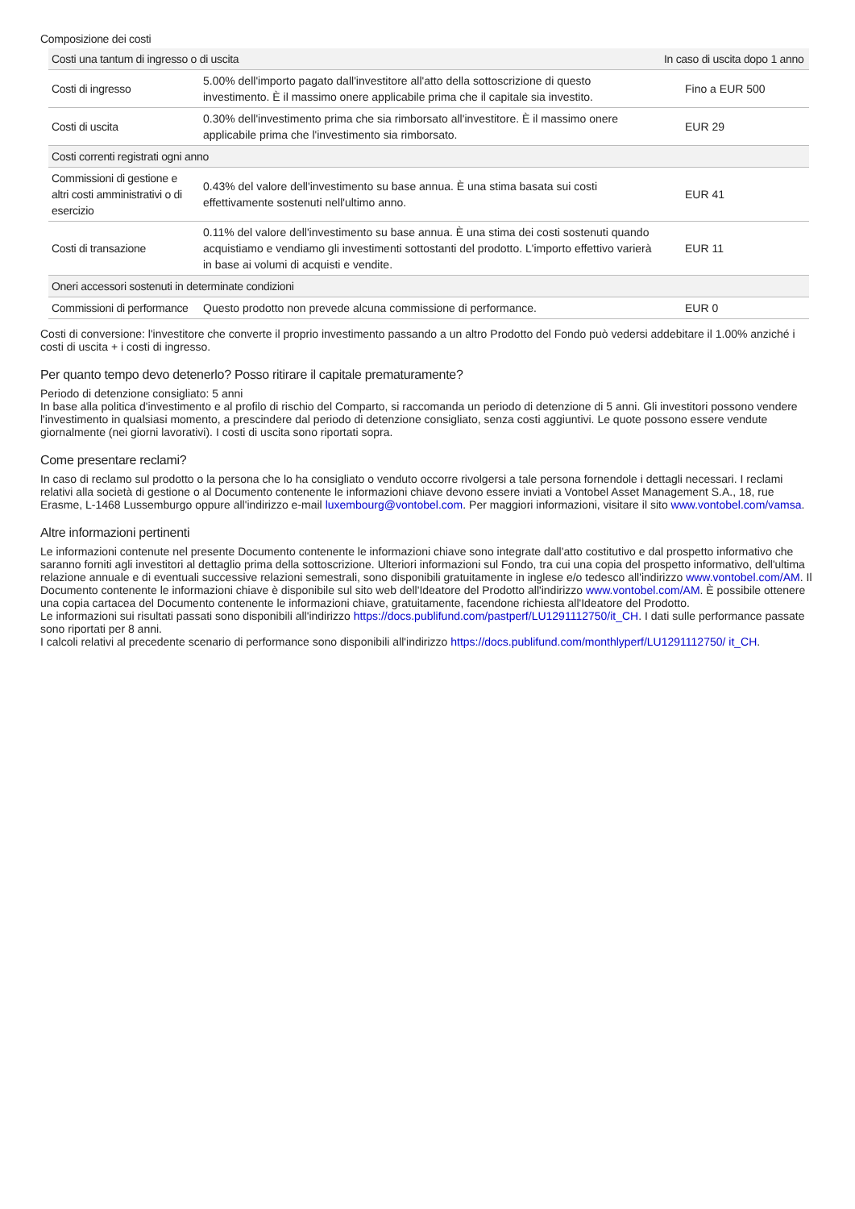Composizione dei costi
| Costi una tantum di ingresso o di uscita | | In caso di uscita dopo 1 anno |
| --- | --- | --- |
| Costi di ingresso | 5.00% dell'importo pagato dall'investitore all'atto della sottoscrizione di questo investimento. È il massimo onere applicabile prima che il capitale sia investito. | Fino a EUR 500 |
| Costi di uscita | 0.30% dell'investimento prima che sia rimborsato all'investitore. È il massimo onere applicabile prima che l'investimento sia rimborsato. | EUR 29 |
| Costi correnti registrati ogni anno | | |
| Commissioni di gestione e altri costi amministrativi o di esercizio | 0.43% del valore dell'investimento su base annua. È una stima basata sui costi effettivamente sostenuti nell'ultimo anno. | EUR 41 |
| Costi di transazione | 0.11% del valore dell'investimento su base annua. È una stima dei costi sostenuti quando acquistiamo e vendiamo gli investimenti sottostanti del prodotto. L'importo effettivo varierà in base ai volumi di acquisti e vendite. | EUR 11 |
| Oneri accessori sostenuti in determinate condizioni | | |
| Commissioni di performance | Questo prodotto non prevede alcuna commissione di performance. | EUR 0 |
Costi di conversione: l'investitore che converte il proprio investimento passando a un altro Prodotto del Fondo può vedersi addebitare il 1.00% anziché i costi di uscita + i costi di ingresso.
Per quanto tempo devo detenerlo? Posso ritirare il capitale prematuramente?
Periodo di detenzione consigliato: 5 anni
In base alla politica d'investimento e al profilo di rischio del Comparto, si raccomanda un periodo di detenzione di 5 anni. Gli investitori possono vendere l'investimento in qualsiasi momento, a prescindere dal periodo di detenzione consigliato, senza costi aggiuntivi. Le quote possono essere vendute giornalmente (nei giorni lavorativi). I costi di uscita sono riportati sopra.
Come presentare reclami?
In caso di reclamo sul prodotto o la persona che lo ha consigliato o venduto occorre rivolgersi a tale persona fornendole i dettagli necessari. I reclami relativi alla società di gestione o al Documento contenente le informazioni chiave devono essere inviati a Vontobel Asset Management S.A., 18, rue Erasme, L-1468 Lussemburgo oppure all'indirizzo e-mail luxembourg@vontobel.com. Per maggiori informazioni, visitare il sito www.vontobel.com/vamsa.
Altre informazioni pertinenti
Le informazioni contenute nel presente Documento contenente le informazioni chiave sono integrate dall'atto costitutivo e dal prospetto informativo che saranno forniti agli investitori al dettaglio prima della sottoscrizione. Ulteriori informazioni sul Fondo, tra cui una copia del prospetto informativo, dell'ultima relazione annuale e di eventuali successive relazioni semestrali, sono disponibili gratuitamente in inglese e/o tedesco all'indirizzo www.vontobel.com/AM. Il Documento contenente le informazioni chiave è disponibile sul sito web dell'Ideatore del Prodotto all'indirizzo www.vontobel.com/AM. È possibile ottenere una copia cartacea del Documento contenente le informazioni chiave, gratuitamente, facendone richiesta all'Ideatore del Prodotto.
Le informazioni sui risultati passati sono disponibili all'indirizzo https://docs.publifund.com/pastperf/LU1291112750/it_CH. I dati sulle performance passate sono riportati per 8 anni.
I calcoli relativi al precedente scenario di performance sono disponibili all'indirizzo https://docs.publifund.com/monthlyperf/LU1291112750/ it_CH.